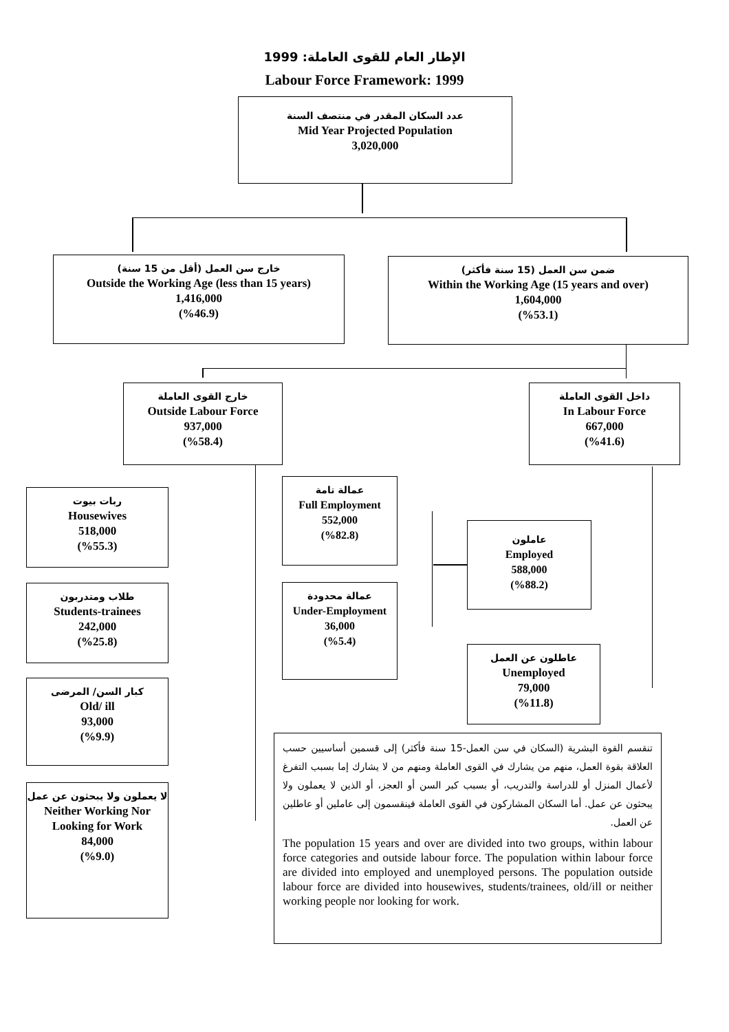الإطار العام للقوى العاملة: 1999
Labour Force Framework: 1999
عدد السكان المقدر في منتصف السنة
Mid Year Projected Population
3,020,000
خارج سن العمل (أقل من 15 سنة)
Outside the Working Age (less than 15 years)
1,416,000
(%46.9)
ضمن سن العمل (15 سنة فأكثر)
Within the Working Age (15 years and over)
1,604,000
(%53.1)
خارج القوى العاملة
Outside Labour Force
937,000
(%58.4)
داخل القوى العاملة
In Labour Force
667,000
(%41.6)
ربات بيوت
Housewives
518,000
(%55.3)
طلاب ومتدربون
Students-trainees
242,000
(%25.8)
كبار السن/ المرضى
Old/ ill
93,000
(%9.9)
لا يعملون ولا يبحثون عن عمل
Neither Working Nor Looking for Work
84,000
(%9.0)
عمالة تامة
Full Employment
552,000
(%82.8)
عمالة محدودة
Under-Employment
36,000
(%5.4)
عاملون
Employed
588,000
(%88.2)
عاطلون عن العمل
Unemployed
79,000
(%11.8)
تنقسم القوة البشرية (السكان في سن العمل-15 سنة فأكثر) إلى قسمين أساسيين حسب العلاقة بقوة العمل، منهم من يشارك في القوى العاملة ومنهم من لا يشارك إما بسبب التفرغ لأعمال المنزل أو للدراسة والتدريب، أو بسبب كبر السن أو العجز، أو الذين لا يعملون ولا يبحثون عن عمل. أما السكان المشاركون في القوى العاملة فينقسمون إلى عاملين أو عاطلين عن العمل.
The population 15 years and over are divided into two groups, within labour force categories and outside labour force. The population within labour force are divided into employed and unemployed persons. The population outside labour force are divided into housewives, students/trainees, old/ill or neither working people nor looking for work.